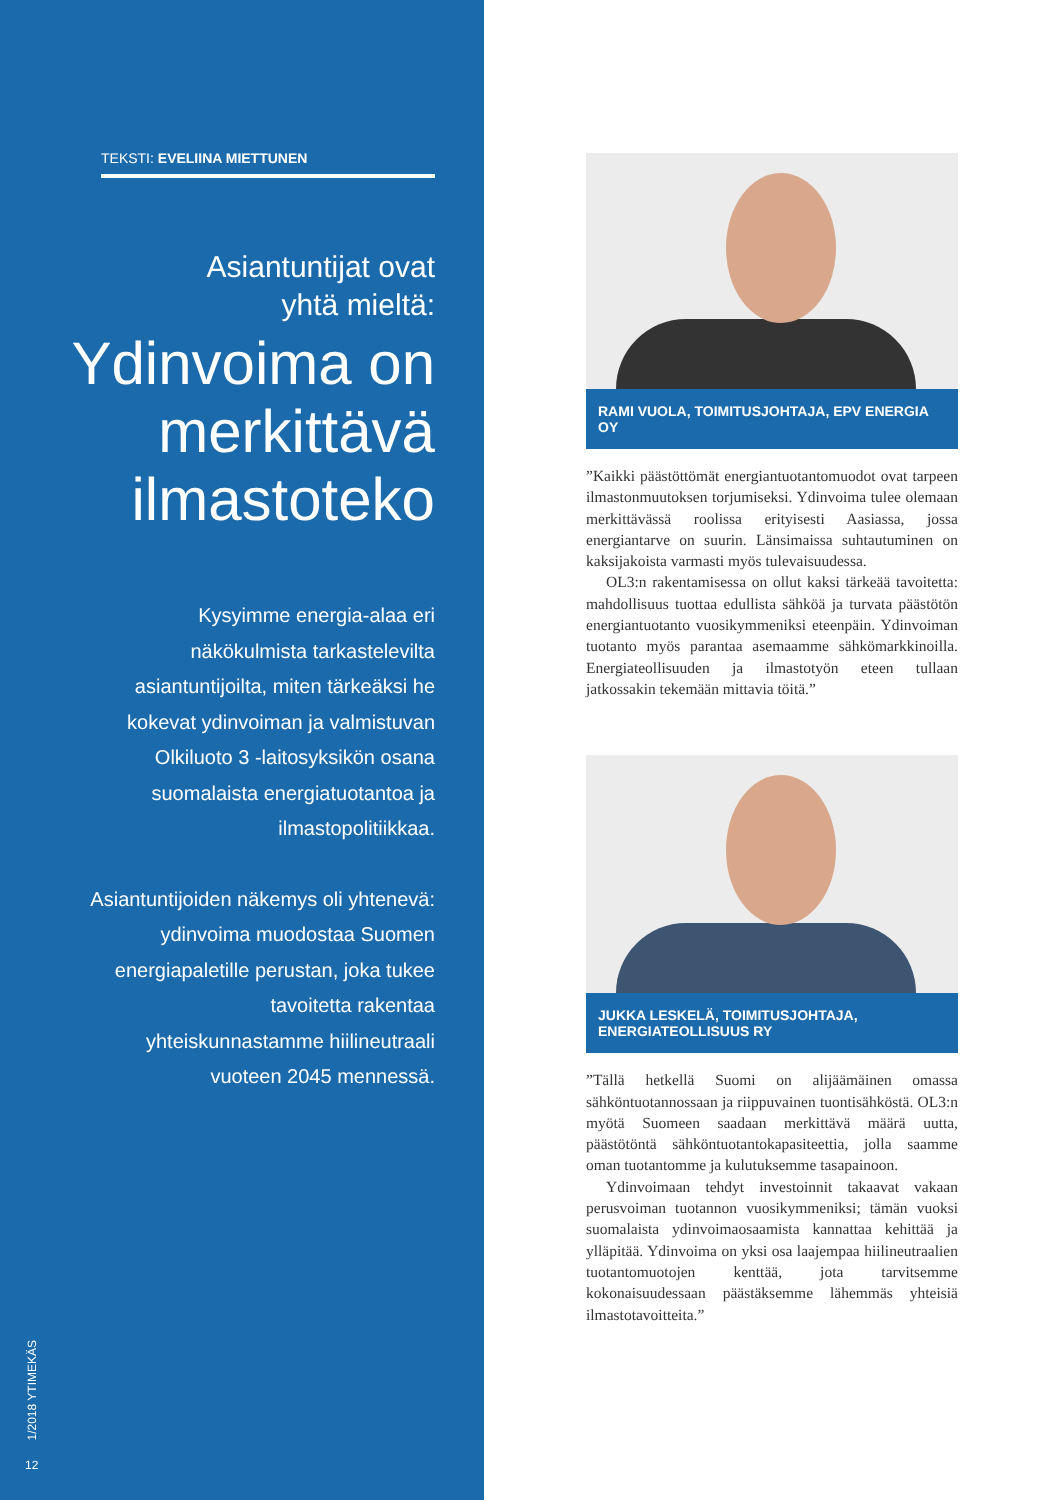TEKSTI: EVELIINA MIETTUNEN
Asiantuntijat ovat
yhtä mieltä:
Ydinvoima on merkittävä ilmastoteko
Kysyimme energia-alaa eri näkökulmista tarkastelevilta asiantuntijoilta, miten tärkeäksi he kokevat ydinvoiman ja valmistuvan Olkiluoto 3 -laitosyksikön osana suomalaista energiatuotantoa ja ilmastopolitiikkaa.
Asiantuntijoiden näkemys oli yhtenevä: ydinvoima muodostaa Suomen energiapaletille perustan, joka tukee tavoitetta rakentaa yhteiskunnastamme hiilineutraali vuoteen 2045 mennessä.
1/2018 YTIMEKÄS
12
RAMI VUOLA, TOIMITUSJOHTAJA, EPV ENERGIA OY
”Kaikki päästöttömät energiantuotantomuodot ovat tarpeen ilmastonmuutoksen torjumiseksi. Ydinvoima tulee olemaan merkittävässä roolissa erityisesti Aasiassa, jossa energiantarve on suurin. Länsimaissa suhtautuminen on kaksijakoista varmasti myös tulevaisuudessa.
OL3:n rakentamisessa on ollut kaksi tärkeää tavoitetta: mahdollisuus tuottaa edullista sähköä ja turvata päästötön energiantuotanto vuosikymmeniksi eteenpäin. Ydinvoiman tuotanto myös parantaa asemaamme sähkömarkkinoilla. Energiateollisuuden ja ilmastotyön eteen tullaan jatkossakin tekemään mittavia töitä.”
JUKKA LESKELÄ, TOIMITUSJOHTAJA,
ENERGIATEOLLISUUS RY
”Tällä hetkellä Suomi on alijäämäinen omassa sähköntuotannossaan ja riippuvainen tuontisähköstä. OL3:n myötä Suomeen saadaan merkittävä määrä uutta, päästötöntä sähköntuotantokapasiteettia, jolla saamme oman tuotantomme ja kulutuksemme tasapainoon.
Ydinvoimaan tehdyt investoinnit takaavat vakaan perusvoiman tuotannon vuosikymmeniksi; tämän vuoksi suomalaista ydinvoimaosaamista kannattaa kehittää ja ylläpitää. Ydinvoima on yksi osa laajempaa hiilineutraalien tuotantomuotojen kenttää, jota tarvitsemme kokonaisuudessaan päästäksemme lähemmäs yhteisiä ilmastotavoitteita.”